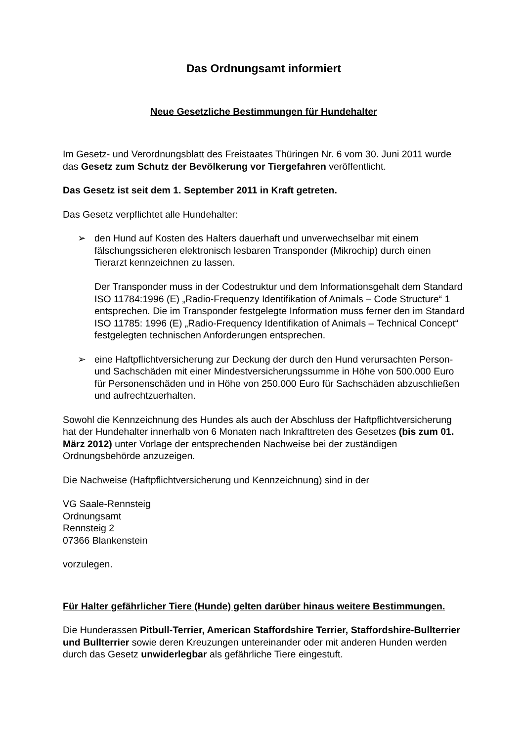Das Ordnungsamt informiert
Neue Gesetzliche Bestimmungen für Hundehalter
Im Gesetz- und Verordnungsblatt des Freistaates Thüringen Nr. 6 vom 30. Juni 2011 wurde das Gesetz zum Schutz der Bevölkerung vor Tiergefahren veröffentlicht.
Das Gesetz ist seit dem 1. September 2011 in Kraft getreten.
Das Gesetz verpflichtet alle Hundehalter:
➢ den Hund auf Kosten des Halters dauerhaft und unverwechselbar mit einem fälschungssicheren elektronisch lesbaren Transponder (Mikrochip) durch einen Tierarzt kennzeichnen zu lassen.
Der Transponder muss in der Codestruktur und dem Informationsgehalt dem Standard ISO 11784:1996 (E) „Radio-Frequenzy Identifikation of Animals – Code Structure“ 1 entsprechen. Die im Transponder festgelegte Information muss ferner den im Standard ISO 11785: 1996 (E) „Radio-Frequency Identifikation of Animals – Technical Concept“ festgelegten technischen Anforderungen entsprechen.
➢ eine Haftpflichtversicherung zur Deckung der durch den Hund verursachten Person- und Sachschäden mit einer Mindestversicherungssumme in Höhe von 500.000 Euro für Personenschäden und in Höhe von 250.000 Euro für Sachschäden abzuschließen und aufrechtzuerhalten.
Sowohl die Kennzeichnung des Hundes als auch der Abschluss der Haftpflichtversicherung hat der Hundehalter innerhalb von 6 Monaten nach Inkrafttreten des Gesetzes (bis zum 01. März 2012) unter Vorlage der entsprechenden Nachweise bei der zuständigen Ordnungsbehörde anzuzeigen.
Die Nachweise (Haftpflichtversicherung und Kennzeichnung) sind in der
VG Saale-Rennsteig
Ordnungsamt
Rennsteig 2
07366 Blankenstein
vorzulegen.
Für Halter gefährlicher Tiere (Hunde) gelten darüber hinaus weitere Bestimmungen.
Die Hunderassen Pitbull-Terrier, American Staffordshire Terrier, Staffordshire-Bullterrier und Bullterrier sowie deren Kreuzungen untereinander oder mit anderen Hunden werden durch das Gesetz unwiderlegbar als gefährliche Tiere eingestuft.